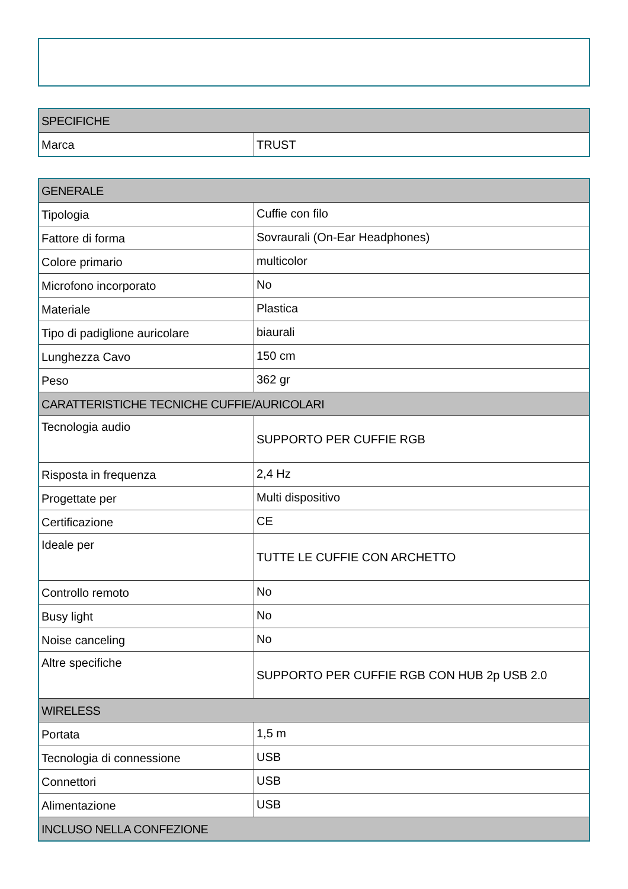| SPECIFICHE | |
| --- | --- |
| Marca | TRUST |
| GENERALE | |
| --- | --- |
| Tipologia | Cuffie con filo |
| Fattore di forma | Sovraurali (On-Ear Headphones) |
| Colore primario | multicolor |
| Microfono incorporato | No |
| Materiale | Plastica |
| Tipo di padiglione auricolare | biaurali |
| Lunghezza Cavo | 150 cm |
| Peso | 362 gr |
| CARATTERISTICHE TECNICHE CUFFIE/AURICOLARI | |
| Tecnologia audio | SUPPORTO PER CUFFIE RGB |
| Risposta in frequenza | 2,4 Hz |
| Progettate per | Multi dispositivo |
| Certificazione | CE |
| Ideale per | TUTTE LE CUFFIE CON ARCHETTO |
| Controllo remoto | No |
| Busy light | No |
| Noise canceling | No |
| Altre specifiche | SUPPORTO PER CUFFIE RGB CON HUB 2p USB 2.0 |
| WIRELESS | |
| Portata | 1,5 m |
| Tecnologia di connessione | USB |
| Connettori | USB |
| Alimentazione | USB |
| INCLUSO NELLA CONFEZIONE | |